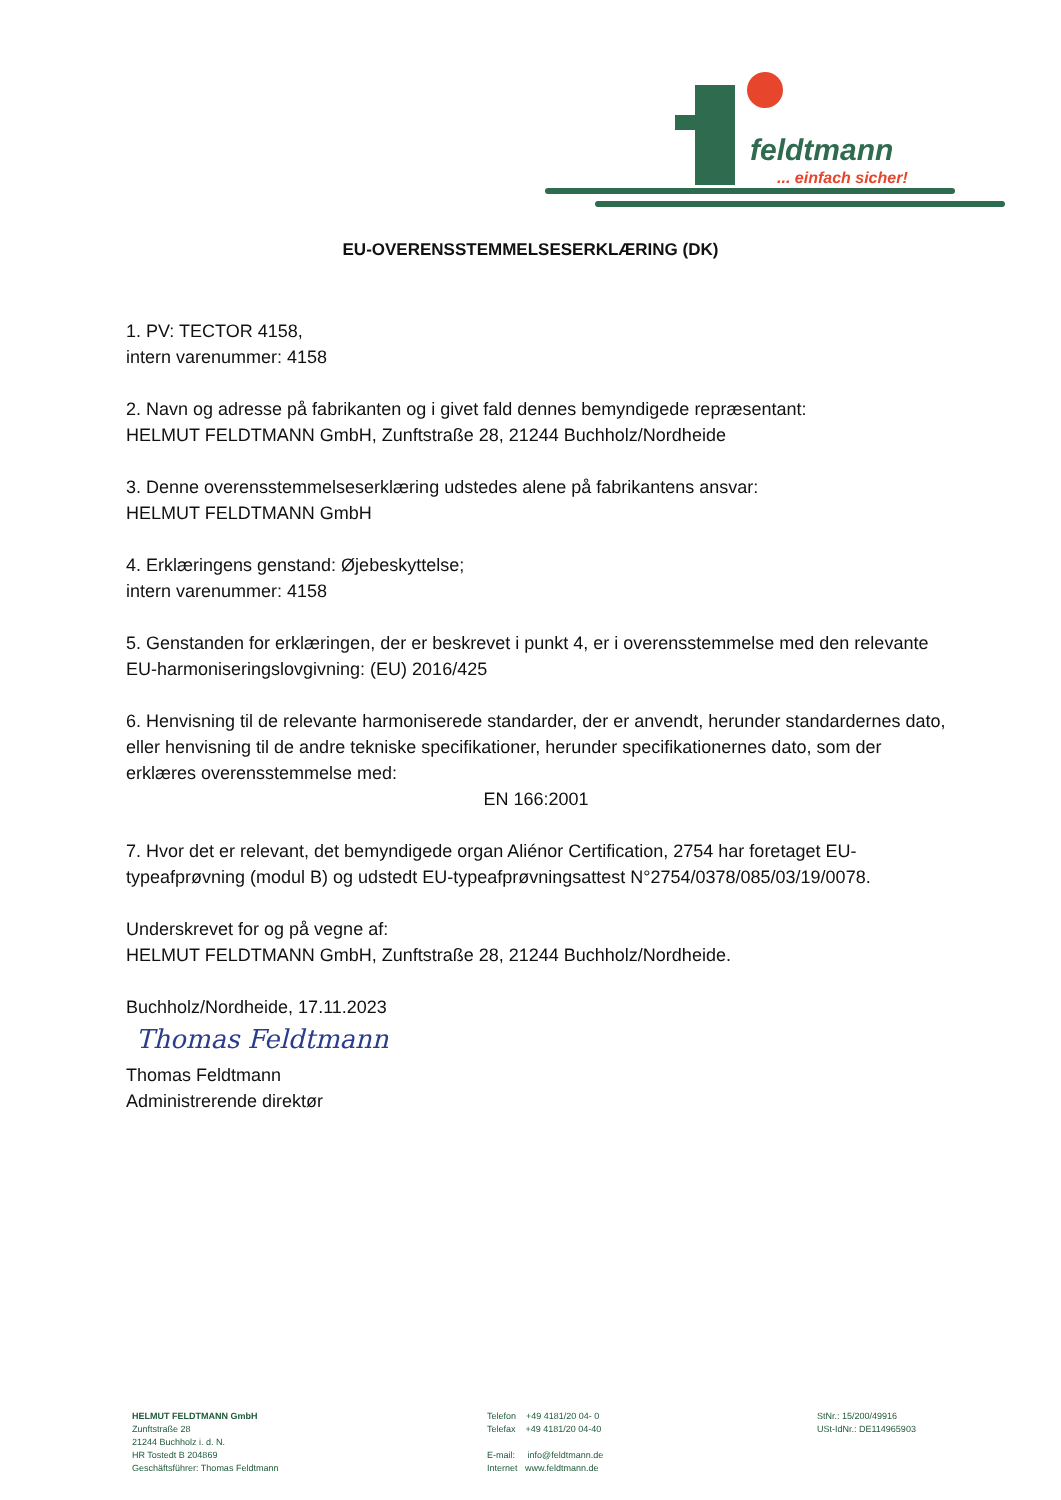feldtmann
... einfach sicher!
EU-OVERENSSTEMMELSESERKLÆRING (DK)
1. PV: TECTOR 4158,
intern varenummer: 4158
2. Navn og adresse på fabrikanten og i givet fald dennes bemyndigede repræsentant:
HELMUT FELDTMANN GmbH, Zunftstraße 28, 21244 Buchholz/Nordheide
3. Denne overensstemmelseserklæring udstedes alene på fabrikantens ansvar:
HELMUT FELDTMANN GmbH
4. Erklæringens genstand: Øjebeskyttelse;
intern varenummer: 4158
5. Genstanden for erklæringen, der er beskrevet i punkt 4, er i overensstemmelse med den relevante EU-harmoniseringslovgivning: (EU) 2016/425
6. Henvisning til de relevante harmoniserede standarder, der er anvendt, herunder standardernes dato, eller henvisning til de andre tekniske specifikationer, herunder specifikationernes dato, som der erklæres overensstemmelse med:
EN 166:2001
7. Hvor det er relevant, det bemyndigede organ Aliénor Certification, 2754 har foretaget EU-typeafprøvning (modul B) og udstedt EU-typeafprøvningsattest N°2754/0378/085/03/19/0078.
Underskrevet for og på vegne af:
HELMUT FELDTMANN GmbH, Zunftstraße 28, 21244 Buchholz/Nordheide.
Buchholz/Nordheide, 17.11.2023
Thomas Feldtmann
Thomas Feldtmann
Administrerende direktør
HELMUT FELDTMANN GmbH
Zunftstraße 28
21244 Buchholz i. d. N.
HR Tostedt B 204869
Geschäftsführer: Thomas Feldtmann
Telefon +49 4181/20 04- 0
Telefax +49 4181/20 04-40
E-mail: info@feldtmann.de
Internet www.feldtmann.de
StNr.: 15/200/49916
USt-IdNr.: DE114965903